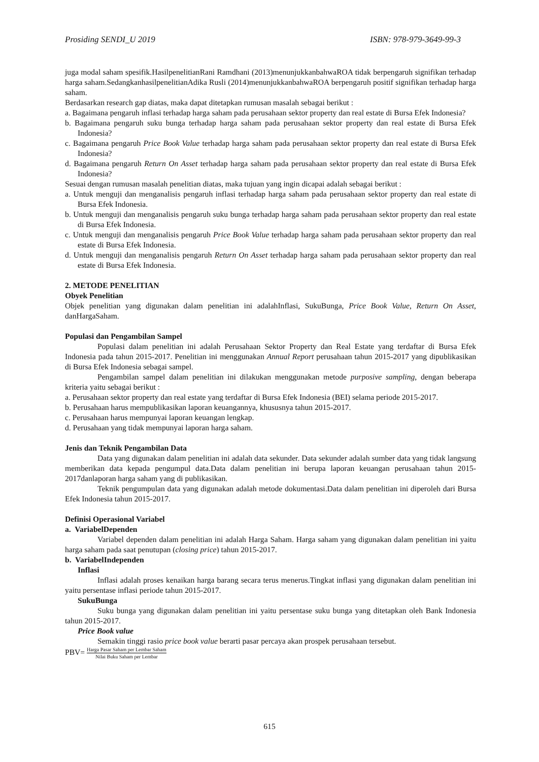Prosiding SENDI_U 2019 ISBN: 978-979-3649-99-3
juga modal saham spesifik.HasilpenelitianRani Ramdhani (2013)menunjukkanbahwaROA tidak berpengaruh signifikan terhadap harga saham.SedangkanhasilpenelitianAdika Rusli (2014)menunjukkanbahwaROA berpengaruh positif signifikan terhadap harga saham.
Berdasarkan research gap diatas, maka dapat ditetapkan rumusan masalah sebagai berikut :
a. Bagaimana pengaruh inflasi terhadap harga saham pada perusahaan sektor property dan real estate di Bursa Efek Indonesia?
b. Bagaimana pengaruh suku bunga terhadap harga saham pada perusahaan sektor property dan real estate di Bursa Efek Indonesia?
c. Bagaimana pengaruh Price Book Value terhadap harga saham pada perusahaan sektor property dan real estate di Bursa Efek Indonesia?
d. Bagaimana pengaruh Return On Asset terhadap harga saham pada perusahaan sektor property dan real estate di Bursa Efek Indonesia?
Sesuai dengan rumusan masalah penelitian diatas, maka tujuan yang ingin dicapai adalah sebagai berikut :
a. Untuk menguji dan menganalisis pengaruh inflasi terhadap harga saham pada perusahaan sektor property dan real estate di Bursa Efek Indonesia.
b. Untuk menguji dan menganalisis pengaruh suku bunga terhadap harga saham pada perusahaan sektor property dan real estate di Bursa Efek Indonesia.
c. Untuk menguji dan menganalisis pengaruh Price Book Value terhadap harga saham pada perusahaan sektor property dan real estate di Bursa Efek Indonesia.
d. Untuk menguji dan menganalisis pengaruh Return On Asset terhadap harga saham pada perusahaan sektor property dan real estate di Bursa Efek Indonesia.
2. METODE PENELITIAN
Obyek Penelitian
Objek penelitian yang digunakan dalam penelitian ini adalahInflasi, SukuBunga, Price Book Value, Return On Asset, danHargaSaham.
Populasi dan Pengambilan Sampel
Populasi dalam penelitian ini adalah Perusahaan Sektor Property dan Real Estate yang terdaftar di Bursa Efek Indonesia pada tahun 2015-2017. Penelitian ini menggunakan Annual Report perusahaan tahun 2015-2017 yang dipublikasikan di Bursa Efek Indonesia sebagai sampel.
Pengambilan sampel dalam penelitian ini dilakukan menggunakan metode purposive sampling, dengan beberapa kriteria yaitu sebagai berikut :
a. Perusahaan sektor property dan real estate yang terdaftar di Bursa Efek Indonesia (BEI) selama periode 2015-2017.
b. Perusahaan harus mempublikasikan laporan keuangannya, khususnya tahun 2015-2017.
c. Perusahaan harus mempunyai laporan keuangan lengkap.
d. Perusahaan yang tidak mempunyai laporan harga saham.
Jenis dan Teknik Pengambilan Data
Data yang digunakan dalam penelitian ini adalah data sekunder. Data sekunder adalah sumber data yang tidak langsung memberikan data kepada pengumpul data.Data dalam penelitian ini berupa laporan keuangan perusahaan tahun 2015-2017danlaporan harga saham yang di publikasikan.
Teknik pengumpulan data yang digunakan adalah metode dokumentasi.Data dalam penelitian ini diperoleh dari Bursa Efek Indonesia tahun 2015-2017.
Definisi Operasional Variabel
a. VariabelDependen
Variabel dependen dalam penelitian ini adalah Harga Saham. Harga saham yang digunakan dalam penelitian ini yaitu harga saham pada saat penutupan (closing price) tahun 2015-2017.
b. VariabelIndependen
Inflasi
Inflasi adalah proses kenaikan harga barang secara terus menerus.Tingkat inflasi yang digunakan dalam penelitian ini yaitu persentase inflasi periode tahun 2015-2017.
SukuBunga
Suku bunga yang digunakan dalam penelitian ini yaitu persentase suku bunga yang ditetapkan oleh Bank Indonesia tahun 2015-2017.
Price Book value
Semakin tinggi rasio price book value berarti pasar percaya akan prospek perusahaan tersebut.
PBV= Harga Pasar Saham per Lembar Saham Nilai Buku Saham per Lembar
615